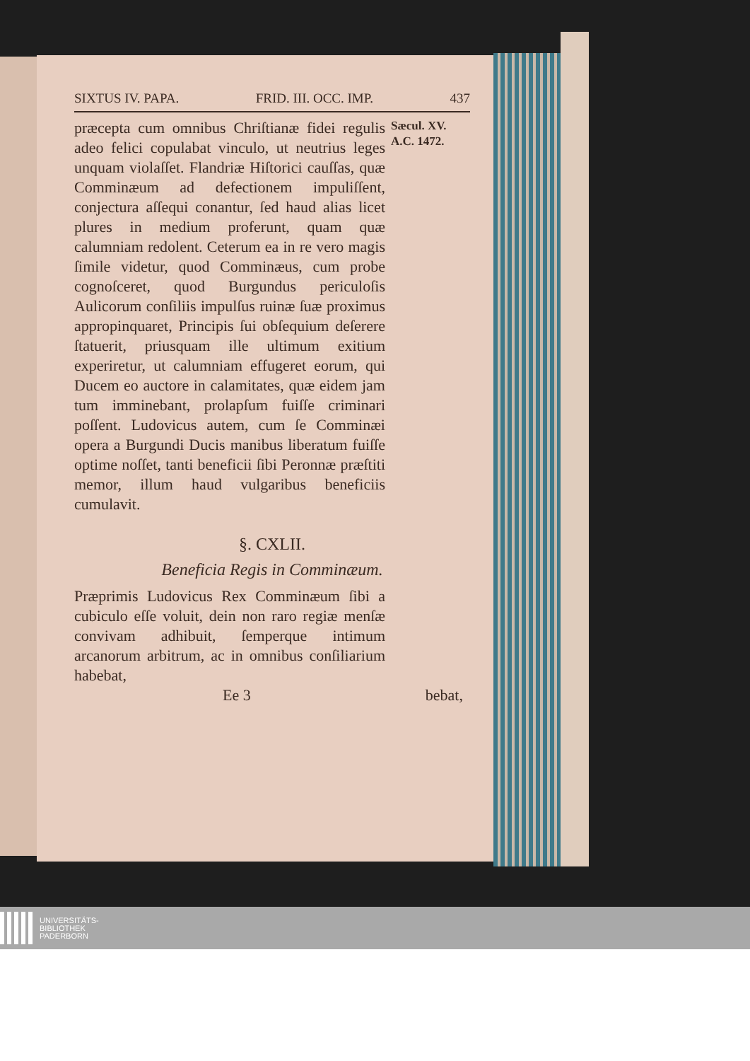SIXTUS IV. PAPA. FRID. III. OCC. IMP. 437
præcepta cum omnibus Chriſtianæ fidei regulis adeo felici copulabat vinculo, ut neutrius leges unquam violaſſet. Flandriæ Hiſtorici cauſſas, quæ Comminæum ad defectionem impuliſſent, conjectura aſſequi conantur, ſed haud alias licet plures in medium proferunt, quam quæ calumniam redolent. Ceterum ea in re vero magis ſimile videtur, quod Comminæus, cum probe cognoſceret, quod Burgundus periculoſis Aulicorum conſiliis impulſus ruinæ ſuæ proximus appropinquaret, Principis ſui obſequium deſerere ſtatuerit, priusquam ille ultimum exitium experiretur, ut calumniam effugeret eorum, qui Ducem eo auctore in calamitates, quæ eidem jam tum imminebant, prolapſum fuiſſe criminari poſſent. Ludovicus autem, cum ſe Comminæi opera a Burgundi Ducis manibus liberatum fuiſſe optime noſſet, tanti beneficii ſibi Peronnæ præſtiti memor, illum haud vulgaribus beneficiis cumulavit.
Sæcul. XV.
A.C. 1472.
§. CXLII.
Beneficia Regis in Comminæum.
Præprimis Ludovicus Rex Comminæum ſibi a cubiculo eſſe voluit, dein non raro regiæ menſæ convivam adhibuit, ſemperque intimum arcanorum arbitrum, ac in omnibus conſiliarium habebat,
Ee 3 bebat,
UNIVERSITÄTS-
BIBLIOTHEK
PADERBORN